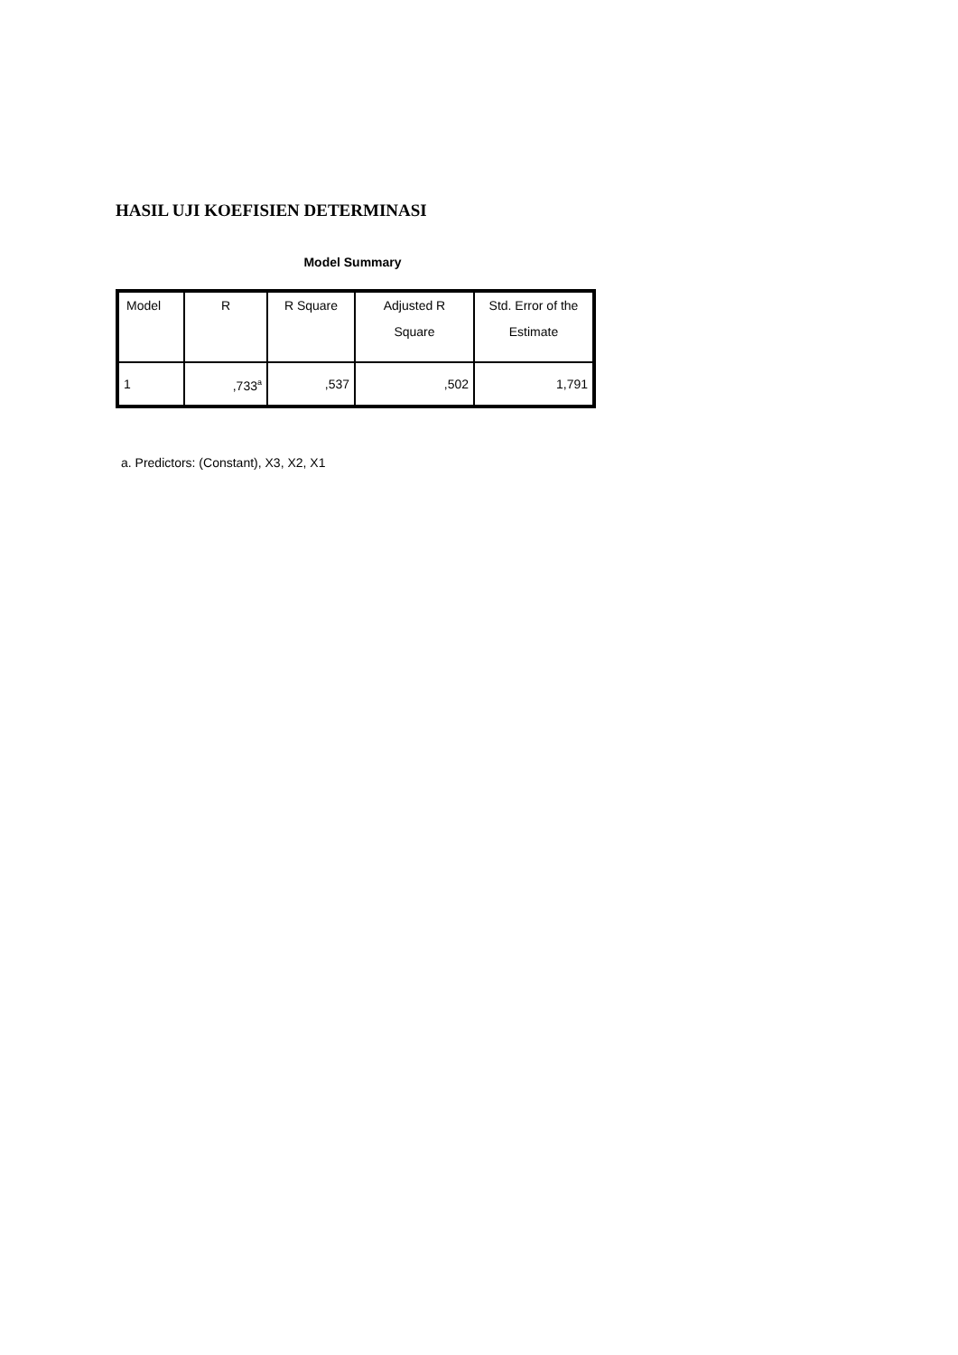HASIL UJI KOEFISIEN DETERMINASI
Model Summary
| Model | R | R Square | Adjusted R Square | Std. Error of the Estimate |
| --- | --- | --- | --- | --- |
| 1 | ,733<sup>a</sup> | ,537 | ,502 | 1,791 |
a. Predictors: (Constant), X3, X2, X1